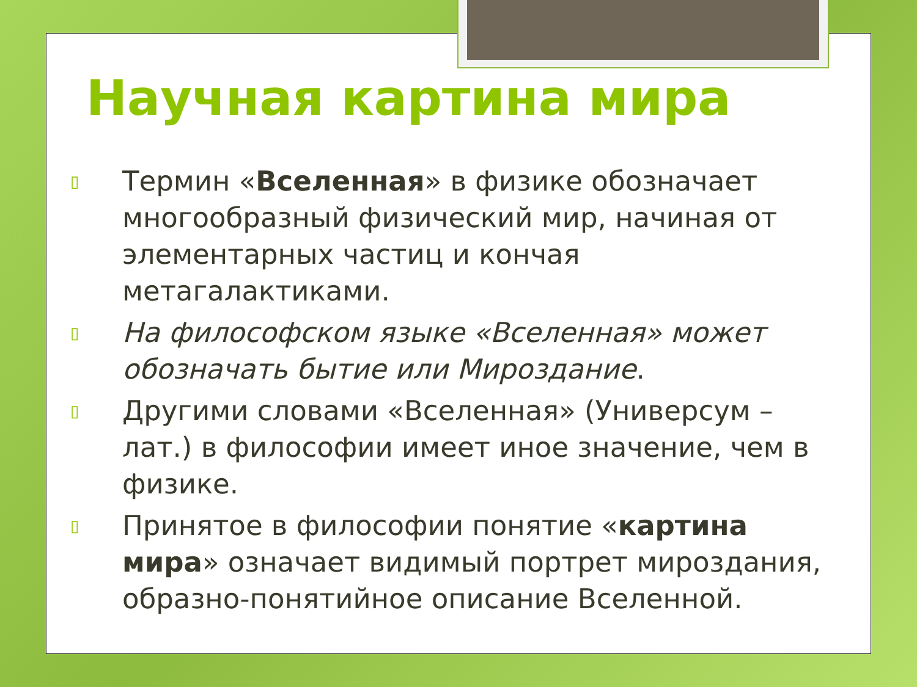Научная картина мира
▯ Термин «Вселенная» в физике обозначает многообразный физический мир, начиная от элементарных частиц и кончая метагалактиками.
▯ На философском языке «Вселенная» может обозначать бытие или Мироздание.
▯ Другими словами «Вселенная» (Универсум – лат.) в философии имеет иное значение, чем в физике.
▯ Принятое в философии понятие «картина мира» означает видимый портрет мироздания, образно-понятийное описание Вселенной.